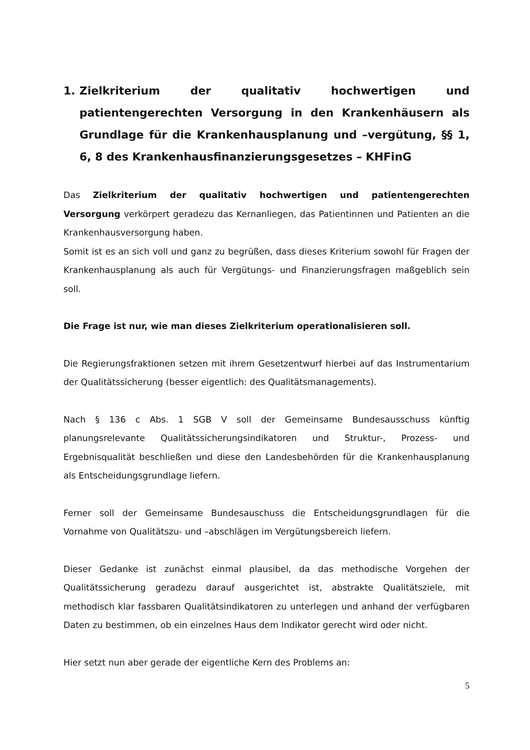1. Zielkriterium der qualitativ hochwertigen und patientengerechten Versorgung in den Krankenhäusern als Grundlage für die Krankenhausplanung und –vergütung, §§ 1, 6, 8 des Krankenhausfinanzierungsgesetzes – KHFinG
Das Zielkriterium der qualitativ hochwertigen und patientengerechten Versorgung verkörpert geradezu das Kernanliegen, das Patientinnen und Patienten an die Krankenhausversorgung haben.
Somit ist es an sich voll und ganz zu begrüßen, dass dieses Kriterium sowohl für Fragen der Krankenhausplanung als auch für Vergütungs- und Finanzierungsfragen maßgeblich sein soll.
Die Frage ist nur, wie man dieses Zielkriterium operationalisieren soll.
Die Regierungsfraktionen setzen mit ihrem Gesetzentwurf hierbei auf das Instrumentarium der Qualitätssicherung (besser eigentlich: des Qualitätsmanagements).
Nach § 136 c Abs. 1 SGB V soll der Gemeinsame Bundesausschuss künftig planungsrelevante Qualitätssicherungsindikatoren und Struktur-, Prozess- und Ergebnisqualität beschließen und diese den Landesbehörden für die Krankenhausplanung als Entscheidungsgrundlage liefern.
Ferner soll der Gemeinsame Bundesauschuss die Entscheidungsgrundlagen für die Vornahme von Qualitätszu- und –abschlägen im Vergütungsbereich liefern.
Dieser Gedanke ist zunächst einmal plausibel, da das methodische Vorgehen der Qualitätssicherung geradezu darauf ausgerichtet ist, abstrakte Qualitätsziele, mit methodisch klar fassbaren Qualitätsindikatoren zu unterlegen und anhand der verfügbaren Daten zu bestimmen, ob ein einzelnes Haus dem Indikator gerecht wird oder nicht.
Hier setzt nun aber gerade der eigentliche Kern des Problems an:
5